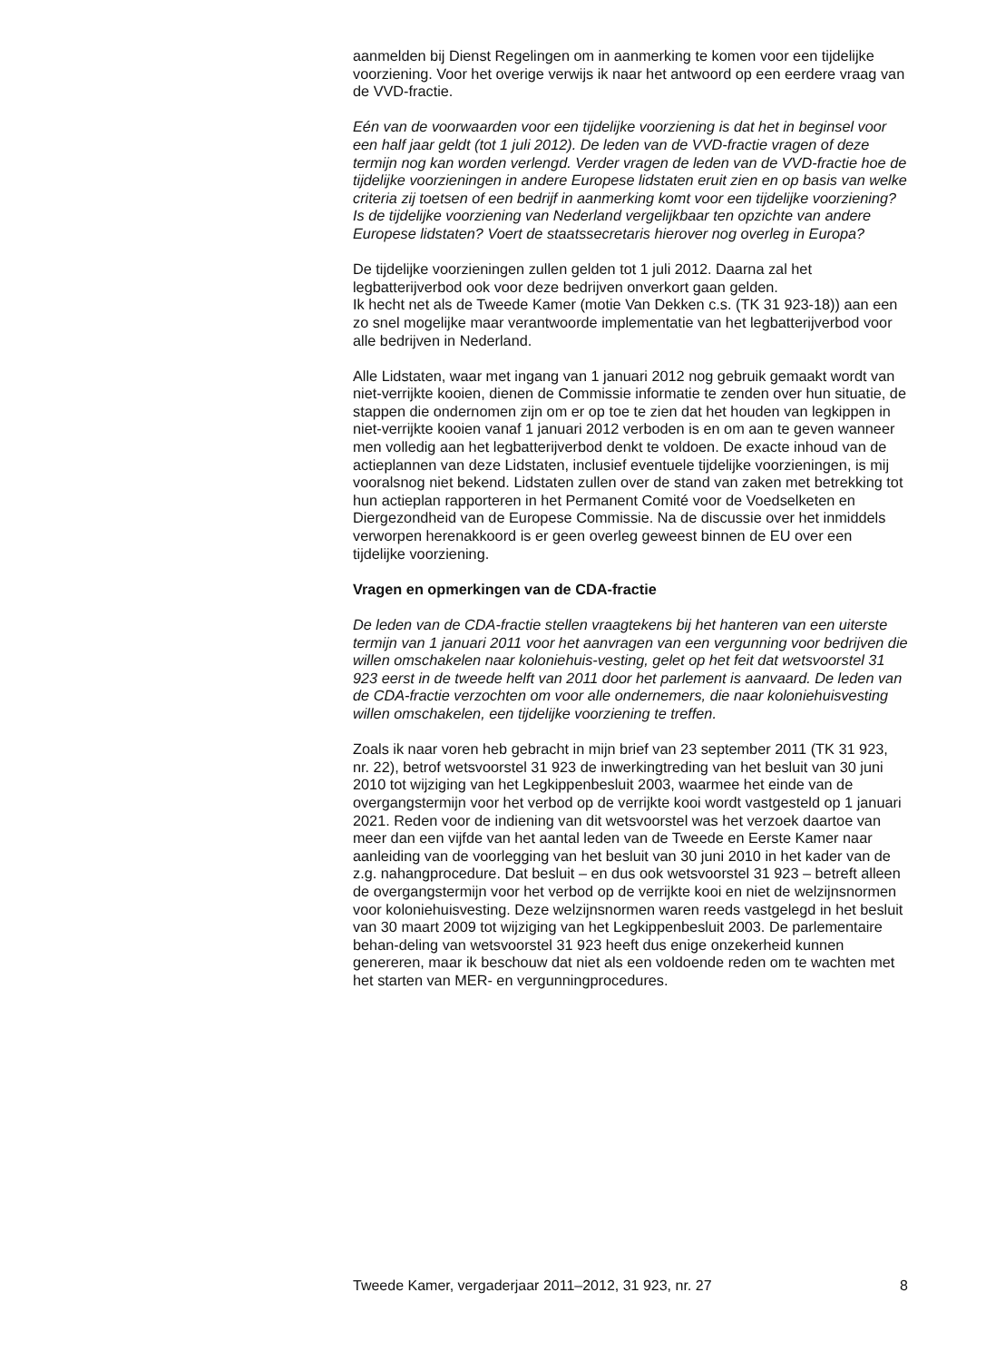aanmelden bij Dienst Regelingen om in aanmerking te komen voor een tijdelijke voorziening. Voor het overige verwijs ik naar het antwoord op een eerdere vraag van de VVD-fractie.
Eén van de voorwaarden voor een tijdelijke voorziening is dat het in beginsel voor een half jaar geldt (tot 1 juli 2012). De leden van de VVD-fractie vragen of deze termijn nog kan worden verlengd. Verder vragen de leden van de VVD-fractie hoe de tijdelijke voorzieningen in andere Europese lidstaten eruit zien en op basis van welke criteria zij toetsen of een bedrijf in aanmerking komt voor een tijdelijke voorziening? Is de tijdelijke voorziening van Nederland vergelijkbaar ten opzichte van andere Europese lidstaten? Voert de staatssecretaris hierover nog overleg in Europa?
De tijdelijke voorzieningen zullen gelden tot 1 juli 2012. Daarna zal het legbatterijverbod ook voor deze bedrijven onverkort gaan gelden.
Ik hecht net als de Tweede Kamer (motie Van Dekken c.s. (TK 31 923-18)) aan een zo snel mogelijke maar verantwoorde implementatie van het legbatterijverbod voor alle bedrijven in Nederland.
Alle Lidstaten, waar met ingang van 1 januari 2012 nog gebruik gemaakt wordt van niet-verrijkte kooien, dienen de Commissie informatie te zenden over hun situatie, de stappen die ondernomen zijn om er op toe te zien dat het houden van legkippen in niet-verrijkte kooien vanaf 1 januari 2012 verboden is en om aan te geven wanneer men volledig aan het legbatterijverbod denkt te voldoen. De exacte inhoud van de actieplannen van deze Lidstaten, inclusief eventuele tijdelijke voorzieningen, is mij vooralsnog niet bekend. Lidstaten zullen over de stand van zaken met betrekking tot hun actieplan rapporteren in het Permanent Comité voor de Voedselketen en Diergezondheid van de Europese Commissie. Na de discussie over het inmiddels verworpen herenakkoord is er geen overleg geweest binnen de EU over een tijdelijke voorziening.
Vragen en opmerkingen van de CDA-fractie
De leden van de CDA-fractie stellen vraagtekens bij het hanteren van een uiterste termijn van 1 januari 2011 voor het aanvragen van een vergunning voor bedrijven die willen omschakelen naar koloniehuis-vesting, gelet op het feit dat wetsvoorstel 31 923 eerst in de tweede helft van 2011 door het parlement is aanvaard. De leden van de CDA-fractie verzochten om voor alle ondernemers, die naar koloniehuisvesting willen omschakelen, een tijdelijke voorziening te treffen.
Zoals ik naar voren heb gebracht in mijn brief van 23 september 2011 (TK 31 923, nr. 22), betrof wetsvoorstel 31 923 de inwerkingtreding van het besluit van 30 juni 2010 tot wijziging van het Legkippenbesluit 2003, waarmee het einde van de overgangstermijn voor het verbod op de verrijkte kooi wordt vastgesteld op 1 januari 2021. Reden voor de indiening van dit wetsvoorstel was het verzoek daartoe van meer dan een vijfde van het aantal leden van de Tweede en Eerste Kamer naar aanleiding van de voorlegging van het besluit van 30 juni 2010 in het kader van de z.g. nahangprocedure. Dat besluit – en dus ook wetsvoorstel 31 923 – betreft alleen de overgangstermijn voor het verbod op de verrijkte kooi en niet de welzijnsnormen voor koloniehuisvesting. Deze welzijnsnormen waren reeds vastgelegd in het besluit van 30 maart 2009 tot wijziging van het Legkippenbesluit 2003. De parlementaire behan-deling van wetsvoorstel 31 923 heeft dus enige onzekerheid kunnen genereren, maar ik beschouw dat niet als een voldoende reden om te wachten met het starten van MER- en vergunningprocedures.
Tweede Kamer, vergaderjaar 2011–2012, 31 923, nr. 27 8